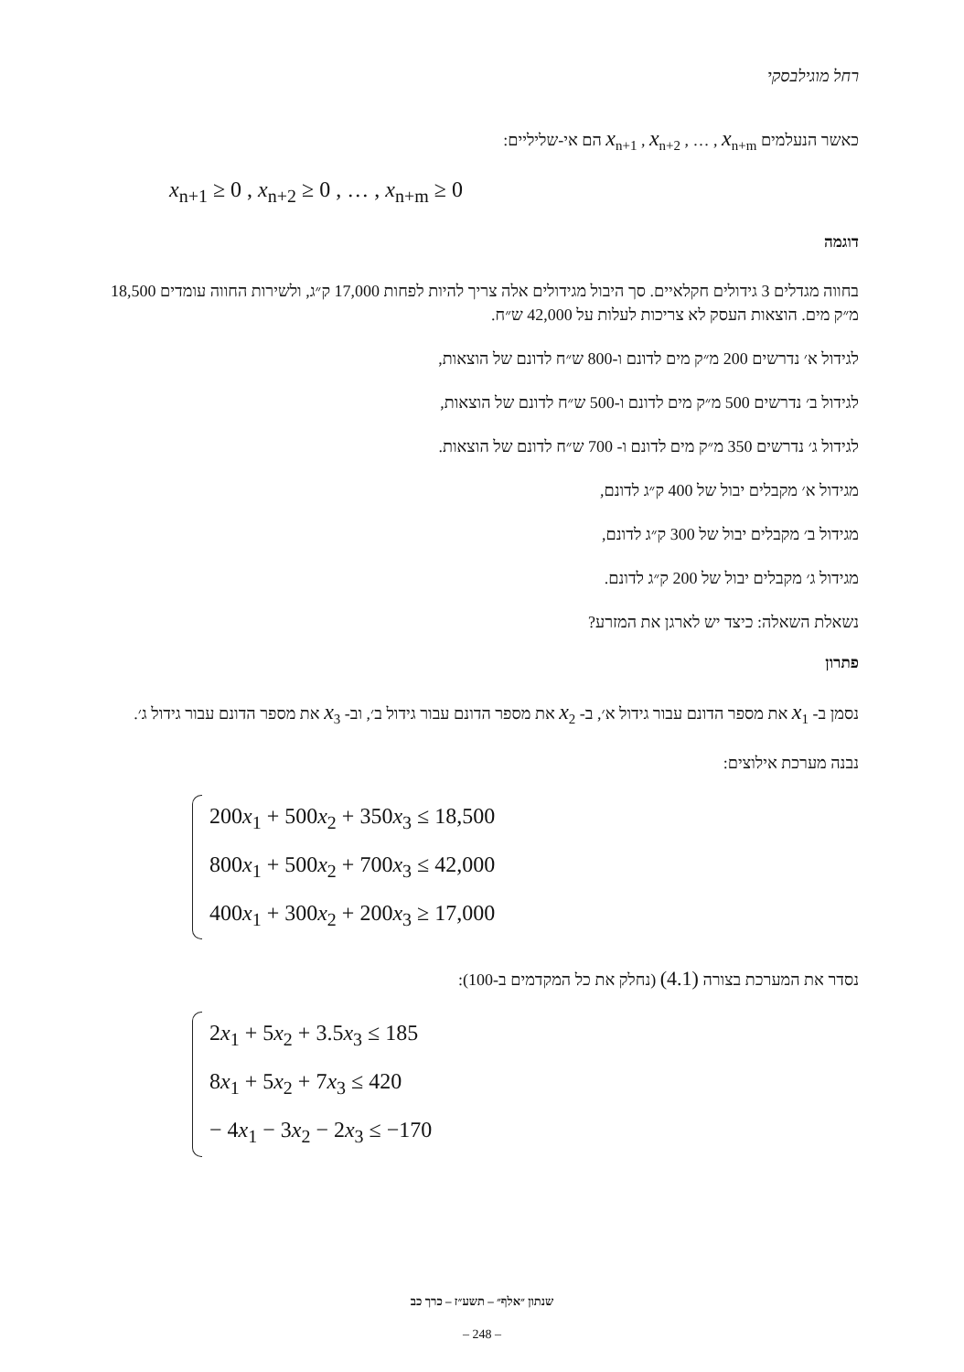רחל מוגילבסקי
כאשר הנעלמים x<sub>n+1</sub> , x<sub>n+2</sub> , … , x<sub>n+m</sub> הם אי-שליליים:
x<sub>n+1</sub> ≥ 0 , x<sub>n+2</sub> ≥ 0 , … , x<sub>n+m</sub> ≥ 0
דוגמה
בחווה מגדלים 3 גידולים חקלאיים. סך היבול מגידולים אלה צריך להיות לפחות 17,000 ק״ג, ולשירות החווה עומדים 18,500 מ״ק מים. הוצאות העסק לא צריכות לעלות על 42,000 ש״ח.
לגידול א׳ נדרשים 200 מ״ק מים לדונם ו-800 ש״ח לדונם של הוצאות,
לגידול ב׳ נדרשים 500 מ״ק מים לדונם ו-500 ש״ח לדונם של הוצאות,
לגידול ג׳ נדרשים 350 מ״ק מים לדונם ו- 700 ש״ח לדונם של הוצאות.
מגידול א׳ מקבלים יבול של 400 ק״ג לדונם,
מגידול ב׳ מקבלים יבול של 300 ק״ג לדונם,
מגידול ג׳ מקבלים יבול של 200 ק״ג לדונם.
נשאלת השאלה: כיצד יש לארגן את המזרע?
פתרון
נסמן ב- x<sub>1</sub> את מספר הדונם עבור גידול א׳, ב- x<sub>2</sub> את מספר הדונם עבור גידול ב׳, וב- x<sub>3</sub> את מספר הדונם עבור גידול ג׳.
נבנה מערכת אילוצים:
200x<sub>1</sub> + 500x<sub>2</sub> + 350x<sub>3</sub> ≤ 18,500
800x<sub>1</sub> + 500x<sub>2</sub> + 700x<sub>3</sub> ≤ 42,000
400x<sub>1</sub> + 300x<sub>2</sub> + 200x<sub>3</sub> ≥ 17,000
נסדר את המערכת בצורה (4.1) (נחלק את כל המקדמים ב-100):
2x<sub>1</sub> + 5x<sub>2</sub> + 3.5x<sub>3</sub> ≤ 185
8x<sub>1</sub> + 5x<sub>2</sub> + 7x<sub>3</sub> ≤ 420
− 4x<sub>1</sub> − 3x<sub>2</sub> − 2x<sub>3</sub> ≤ −170
שנתון ״אלף״ – תשע״ז – כרך כב
– 248 –